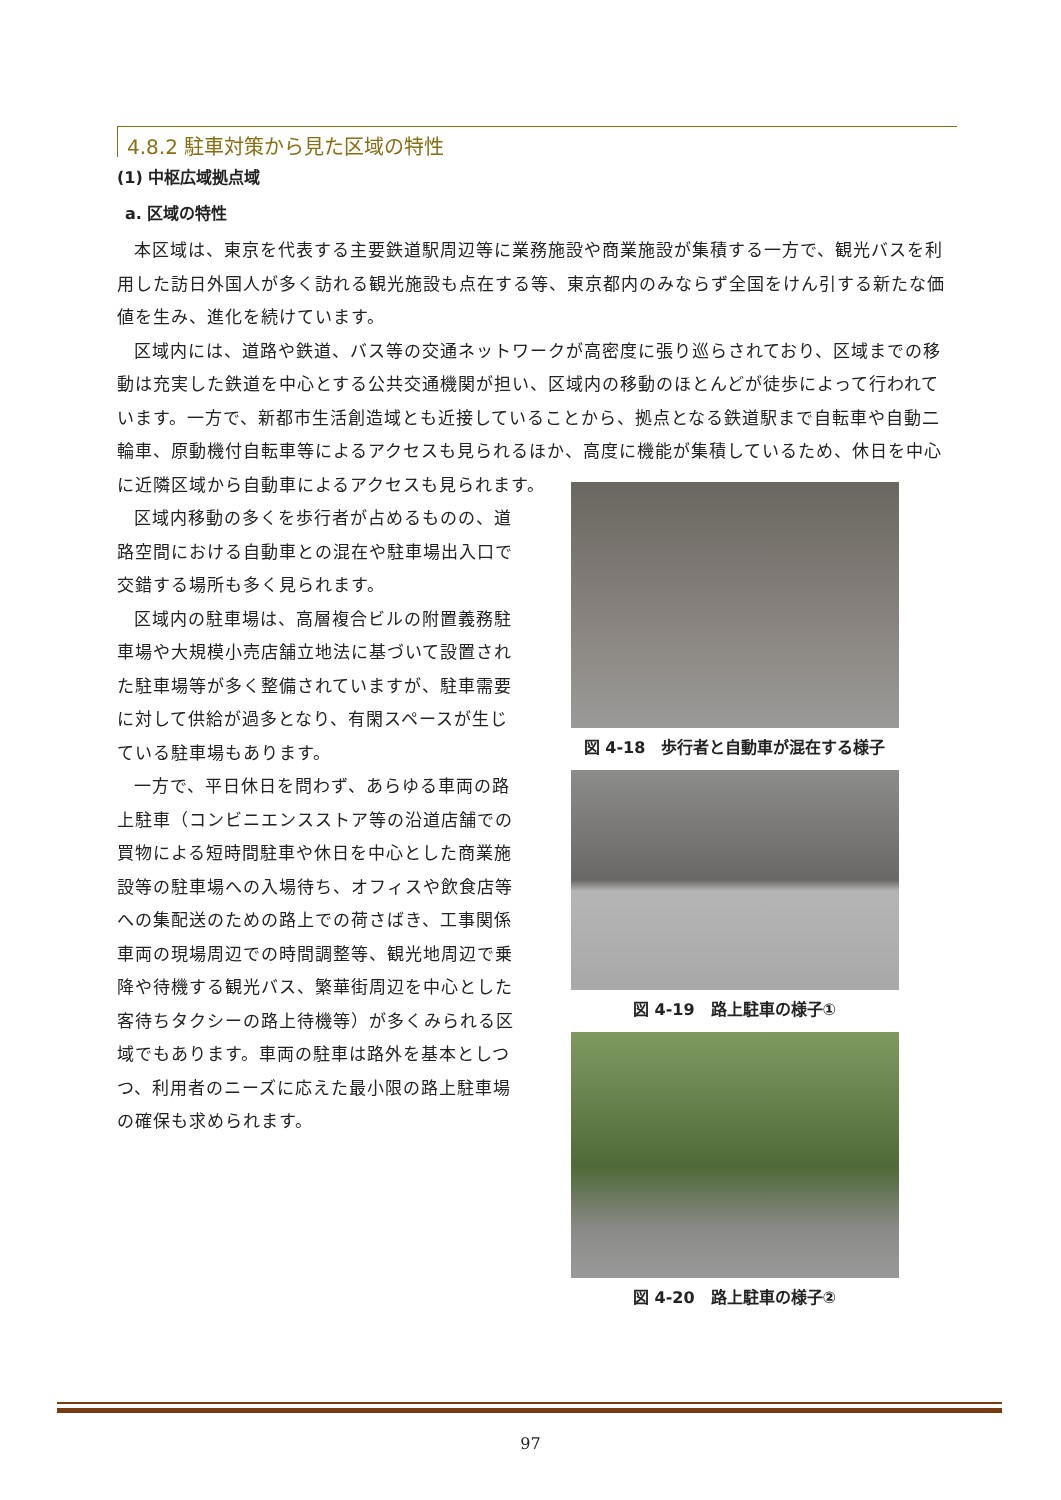4.8.2 駐車対策から見た区域の特性
(1) 中枢広域拠点域
a. 区域の特性
本区域は、東京を代表する主要鉄道駅周辺等に業務施設や商業施設が集積する一方で、観光バスを利用した訪日外国人が多く訪れる観光施設も点在する等、東京都内のみならず全国をけん引する新たな価値を生み、進化を続けています。
区域内には、道路や鉄道、バス等の交通ネットワークが高密度に張り巡らされており、区域までの移動は充実した鉄道を中心とする公共交通機関が担い、区域内の移動のほとんどが徒歩によって行われています。一方で、新都市生活創造域とも近接していることから、拠点となる鉄道駅まで自転車や自動二輪車、原動機付自転車等によるアクセスも見られるほか、高度に機能が集積しているため、休日を中心に近隣区域から自動車によるアクセスも見られます。
区域内移動の多くを歩行者が占めるものの、道路空間における自動車との混在や駐車場出入口で交錯する場所も多く見られます。
区域内の駐車場は、高層複合ビルの附置義務駐車場や大規模小売店舗立地法に基づいて設置された駐車場等が多く整備されていますが、駐車需要に対して供給が過多となり、有閑スペースが生じている駐車場もあります。
一方で、平日休日を問わず、あらゆる車両の路上駐車（コンビニエンスストア等の沿道店舗での買物による短時間駐車や休日を中心とした商業施設等の駐車場への入場待ち、オフィスや飲食店等への集配送のための路上での荷さばき、工事関係車両の現場周辺での時間調整等、観光地周辺で乗降や待機する観光バス、繁華街周辺を中心とした客待ちタクシーの路上待機等）が多くみられる区域でもあります。車両の駐車は路外を基本としつつ、利用者のニーズに応えた最小限の路上駐車場の確保も求められます。
図 4-18　歩行者と自動車が混在する様子
図 4-19　路上駐車の様子①
図 4-20　路上駐車の様子②
97